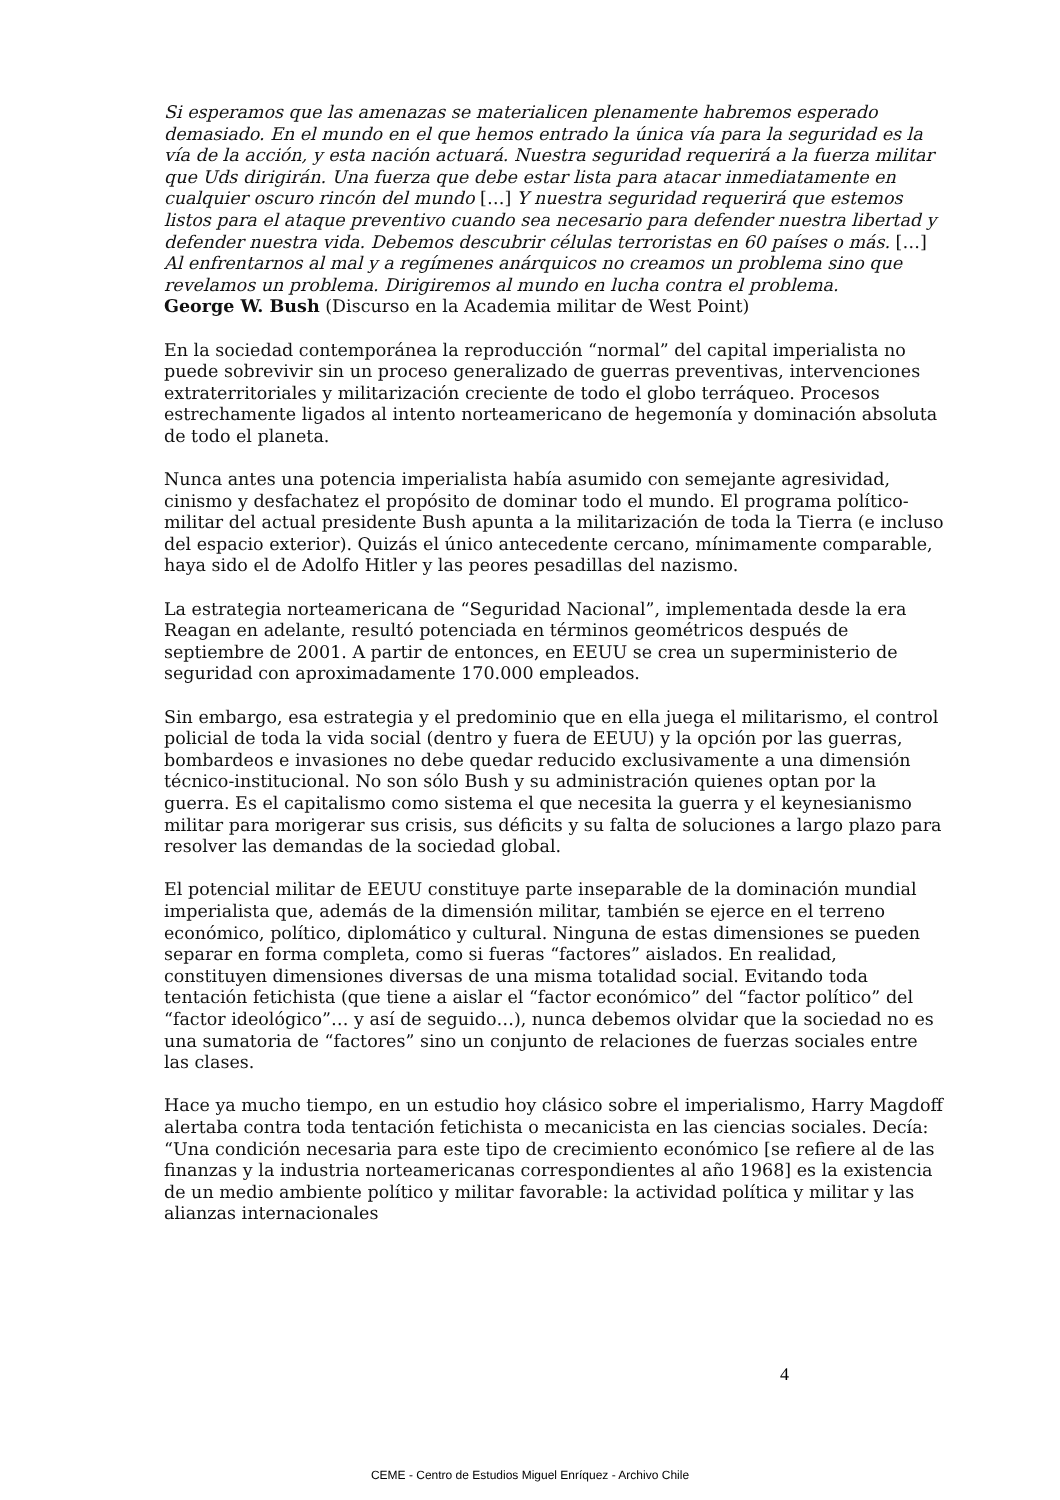Si esperamos que las amenazas se materialicen plenamente habremos esperado demasiado. En el mundo en el que hemos entrado la única vía para la seguridad es la vía de la acción, y esta nación actuará. Nuestra seguridad requerirá a la fuerza militar que Uds dirigirán. Una fuerza que debe estar lista para atacar inmediatamente en cualquier oscuro rincón del mundo […] Y nuestra seguridad requerirá que estemos listos para el ataque preventivo cuando sea necesario para defender nuestra libertad y defender nuestra vida. Debemos descubrir células terroristas en 60 países o más. […] Al enfrentarnos al mal y a regímenes anárquicos no creamos un problema sino que revelamos un problema. Dirigiremos al mundo en lucha contra el problema.
George W. Bush (Discurso en la Academia militar de West Point)
En la sociedad contemporánea la reproducción “normal” del capital imperialista no puede sobrevivir sin un proceso generalizado de guerras preventivas, intervenciones extraterritoriales y militarización creciente de todo el globo terráqueo. Procesos estrechamente ligados al intento norteamericano de hegemonía y dominación absoluta de todo el planeta.
Nunca antes una potencia imperialista había asumido con semejante agresividad, cinismo y desfachatez el propósito de dominar todo el mundo. El programa político-militar del actual presidente Bush apunta a la militarización de toda la Tierra (e incluso del espacio exterior). Quizás el único antecedente cercano, mínimamente comparable, haya sido el de Adolfo Hitler y las peores pesadillas del nazismo.
La estrategia norteamericana de “Seguridad Nacional”, implementada desde la era Reagan en adelante, resultó potenciada en términos geométricos después de septiembre de 2001. A partir de entonces, en EEUU se crea un superministerio de seguridad con aproximadamente 170.000 empleados.
Sin embargo, esa estrategia y el predominio que en ella juega el militarismo, el control policial de toda la vida social (dentro y fuera de EEUU) y la opción por las guerras, bombardeos e invasiones no debe quedar reducido exclusivamente a una dimensión técnico-institucional. No son sólo Bush y su administración quienes optan por la guerra. Es el capitalismo como sistema el que necesita la guerra y el keynesianismo militar para morigerar sus crisis, sus déficits y su falta de soluciones a largo plazo para resolver las demandas de la sociedad global.
El potencial militar de EEUU constituye parte inseparable de la dominación mundial imperialista que, además de la dimensión militar, también se ejerce en el terreno económico, político, diplomático y cultural. Ninguna de estas dimensiones se pueden separar en forma completa, como si fueras “factores” aislados. En realidad, constituyen dimensiones diversas de una misma totalidad social. Evitando toda tentación fetichista (que tiene a aislar el “factor económico” del “factor político” del “factor ideológico”… y así de seguido…), nunca debemos olvidar que la sociedad no es una sumatoria de “factores” sino un conjunto de relaciones de fuerzas sociales entre las clases.
Hace ya mucho tiempo, en un estudio hoy clásico sobre el imperialismo, Harry Magdoff alertaba contra toda tentación fetichista o mecanicista en las ciencias sociales. Decía: “Una condición necesaria para este tipo de crecimiento económico [se refiere al de las finanzas y la industria norteamericanas correspondientes al año 1968] es la existencia de un medio ambiente político y militar favorable: la actividad política y militar y las alianzas internacionales
4
CEME - Centro de Estudios Miguel Enríquez - Archivo Chile